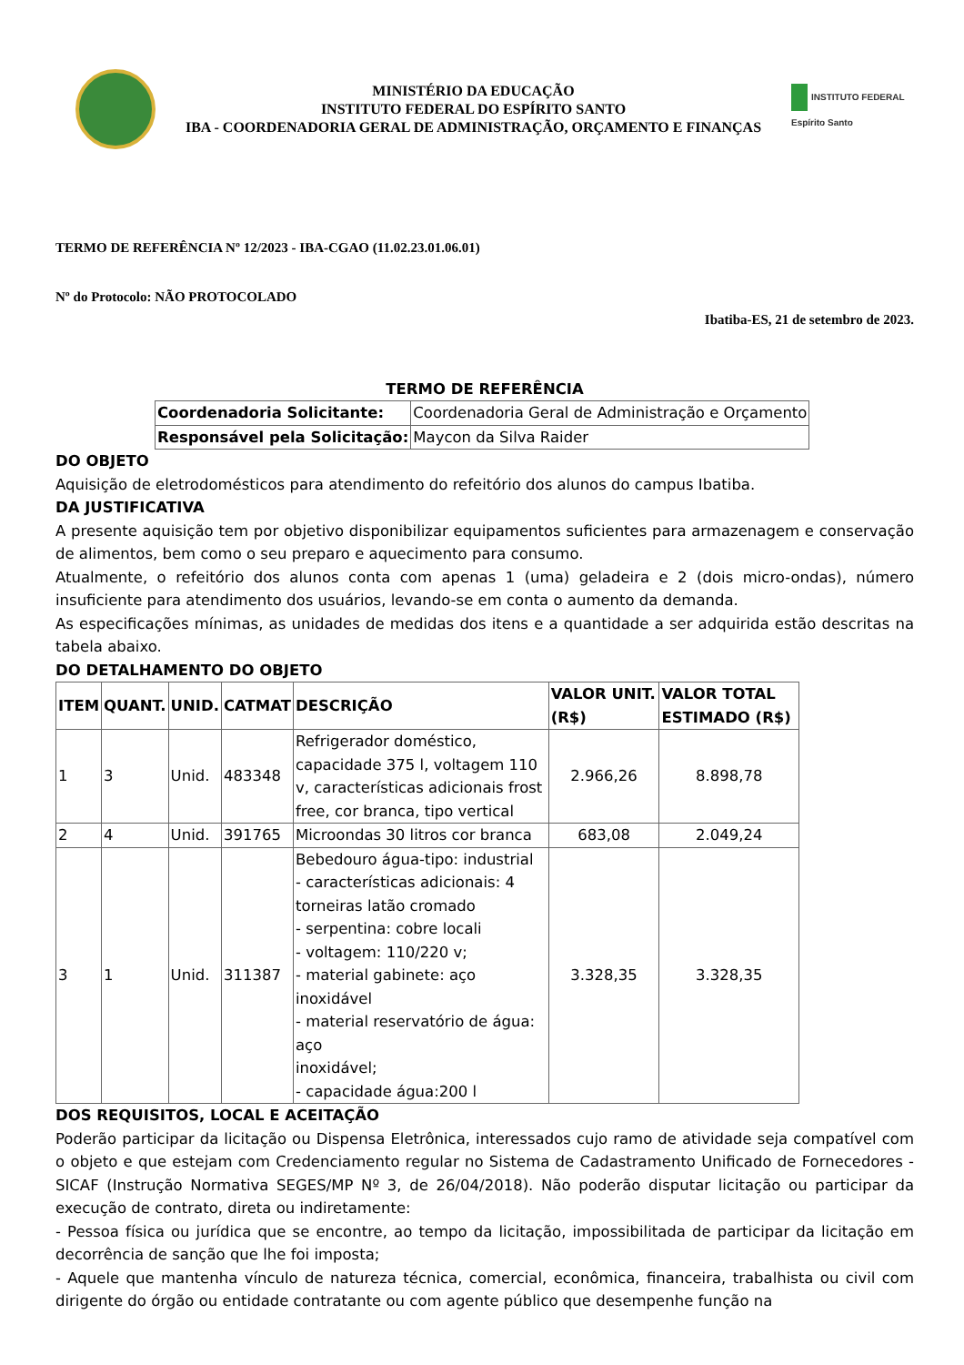MINISTÉRIO DA EDUCAÇÃO
INSTITUTO FEDERAL DO ESPÍRITO SANTO
IBA - COORDENADORIA GERAL DE ADMINISTRAÇÃO, ORÇAMENTO E FINANÇAS
INSTITUTO FEDERAL
Espírito Santo
TERMO DE REFERÊNCIA Nº 12/2023 - IBA-CGAO (11.02.23.01.06.01)
Nº do Protocolo: NÃO PROTOCOLADO
Ibatiba-ES, 21 de setembro de 2023.
TERMO DE REFERÊNCIA
| Coordenadoria Solicitante: | Coordenadoria Geral de Administração e Orçamento |
| Responsável pela Solicitação: | Maycon da Silva Raider |
DO OBJETO
Aquisição de eletrodomésticos para atendimento do refeitório dos alunos do campus Ibatiba.
DA JUSTIFICATIVA
A presente aquisição tem por objetivo disponibilizar equipamentos suficientes para armazenagem e conservação de alimentos, bem como o seu preparo e aquecimento para consumo.
Atualmente, o refeitório dos alunos conta com apenas 1 (uma) geladeira e 2 (dois micro-ondas), número insuficiente para atendimento dos usuários, levando-se em conta o aumento da demanda.
As especificações mínimas, as unidades de medidas dos itens e a quantidade a ser adquirida estão descritas na tabela abaixo.
DO DETALHAMENTO DO OBJETO
| ITEM | QUANT. | UNID. | CATMAT | DESCRIÇÃO | VALOR UNIT. (R$) | VALOR TOTAL ESTIMADO (R$) |
| --- | --- | --- | --- | --- | --- | --- |
| 1 | 3 | Unid. | 483348 | Refrigerador doméstico, capacidade 375 l, voltagem 110 v, características adicionais frost free, cor branca, tipo vertical | 2.966,26 | 8.898,78 |
| 2 | 4 | Unid. | 391765 | Microondas 30 litros cor branca | 683,08 | 2.049,24 |
| 3 | 1 | Unid. | 311387 | Bebedouro água-tipo: industrial - características adicionais: 4 torneiras latão cromado - serpentina: cobre locali - voltagem: 110/220 v; - material gabinete: aço inoxidável - material reservatório de água: aço inoxidável; - capacidade água:200 l | 3.328,35 | 3.328,35 |
DOS REQUISITOS, LOCAL E ACEITAÇÃO
Poderão participar da licitação ou Dispensa Eletrônica, interessados cujo ramo de atividade seja compatível com o objeto e que estejam com Credenciamento regular no Sistema de Cadastramento Unificado de Fornecedores - SICAF (Instrução Normativa SEGES/MP Nº 3, de 26/04/2018). Não poderão disputar licitação ou participar da execução de contrato, direta ou indiretamente:
- Pessoa física ou jurídica que se encontre, ao tempo da licitação, impossibilitada de participar da licitação em decorrência de sanção que lhe foi imposta;
- Aquele que mantenha vínculo de natureza técnica, comercial, econômica, financeira, trabalhista ou civil com dirigente do órgão ou entidade contratante ou com agente público que desempenhe função na